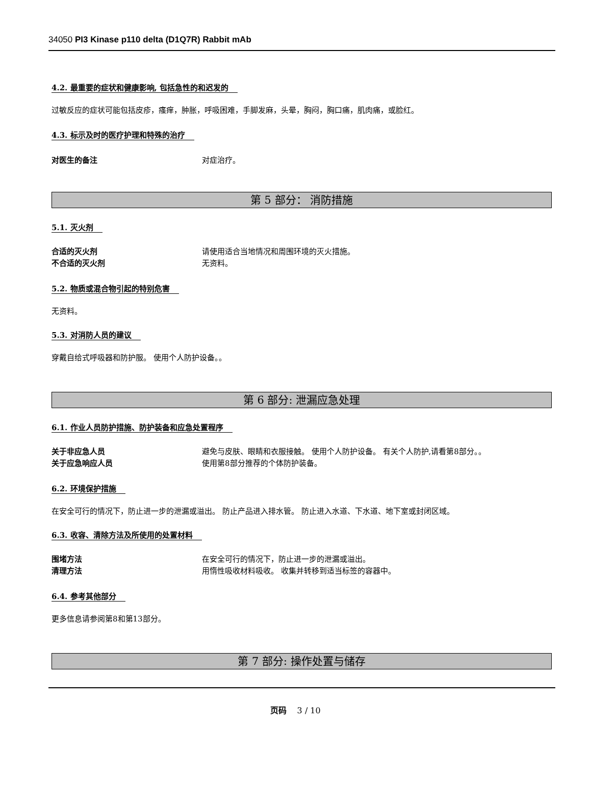34050 PI3 Kinase p110 delta (D1Q7R) Rabbit mAb
4.2. 最重要的症状和健康影响, 包括急性的和迟发的
过敏反应的症状可能包括皮疹，瘙痒，肿胀，呼吸困难，手脚发麻，头晕，胸闷，胸口痛，肌肉痛，或脸红。
4.3. 标示及时的医疗护理和特殊的治疗
对医生的备注 对症治疗。
第 5 部分： 消防措施
5.1. 灭火剂
合适的灭火剂 请使用适合当地情况和周围环境的灭火措施。
不合适的灭火剂 无资料。
5.2. 物质或混合物引起的特别危害
无资料。
5.3. 对消防人员的建议
穿戴自给式呼吸器和防护服。 使用个人防护设备。。
第 6 部分: 泄漏应急处理
6.1. 作业人员防护措施、防护装备和应急处置程序
关于非应急人员 避免与皮肤、眼睛和衣服接触。 使用个人防护设备。 有关个人防护,请看第8部分。。
关于应急响应人员 使用第8部分推荐的个体防护装备。
6.2. 环境保护措施
在安全可行的情况下，防止进一步的泄漏或溢出。 防止产品进入排水管。 防止进入水道、下水道、地下室或封闭区域。
6.3. 收容、清除方法及所使用的处置材料
围堵方法 在安全可行的情况下，防止进一步的泄漏或溢出。
清理方法 用惰性吸收材料吸收。 收集并转移到适当标签的容器中。
6.4. 参考其他部分
更多信息请参阅第8和第13部分。
第 7 部分: 操作处置与储存
页码 3 / 10